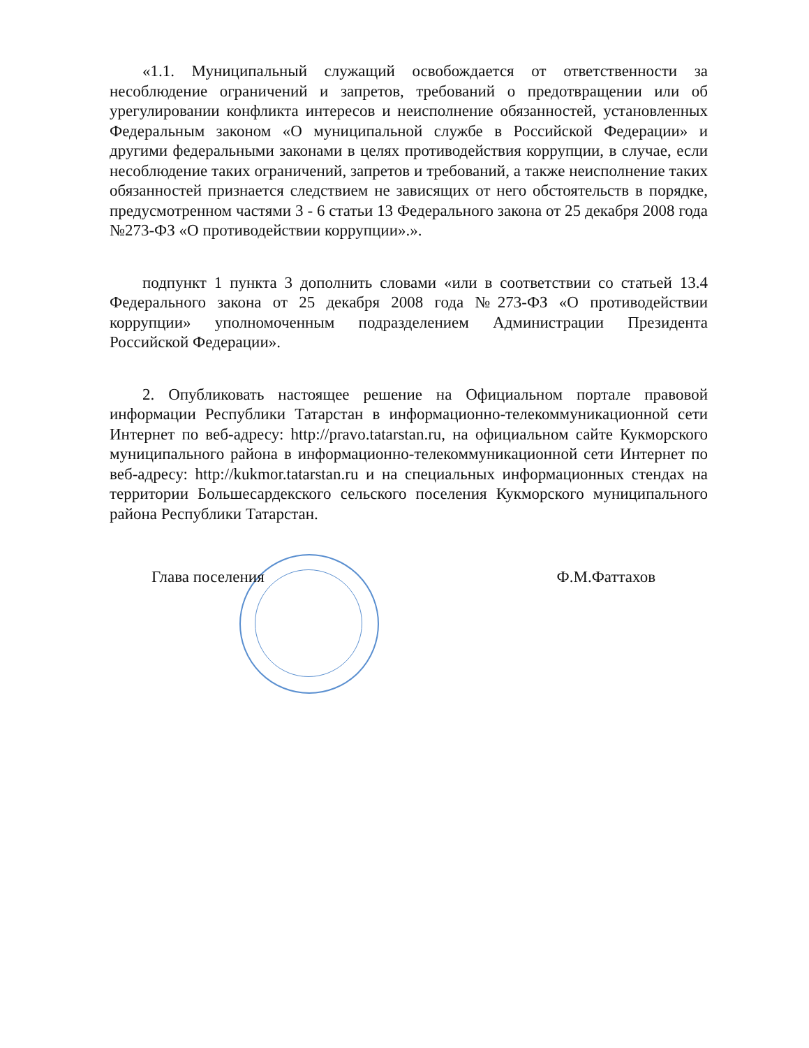«1.1. Муниципальный служащий освобождается от ответственности за несоблюдение ограничений и запретов, требований о предотвращении или об урегулировании конфликта интересов и неисполнение обязанностей, установленных Федеральным законом «О муниципальной службе в Российской Федерации» и другими федеральными законами в целях противодействия коррупции, в случае, если несоблюдение таких ограничений, запретов и требований, а также неисполнение таких обязанностей признается следствием не зависящих от него обстоятельств в порядке, предусмотренном частями 3 - 6 статьи 13 Федерального закона от 25 декабря 2008 года №273-ФЗ «О противодействии коррупции».».
подпункт 1 пункта 3 дополнить словами «или в соответствии со статьей 13.4 Федерального закона от 25 декабря 2008 года №273-ФЗ «О противодействии коррупции» уполномоченным подразделением Администрации Президента Российской Федерации».
2. Опубликовать настоящее решение на Официальном портале правовой информации Республики Татарстан в информационно-телекоммуникационной сети Интернет по веб-адресу: http://pravo.tatarstan.ru, на официальном сайте Кукморского муниципального района в информационно-телекоммуникационной сети Интернет по веб-адресу: http://kukmor.tatarstan.ru и на специальных информационных стендах на территории Большесардекского сельского поселения Кукморского муниципального района Республики Татарстан.
Глава поселения Ф.М.Фаттахов